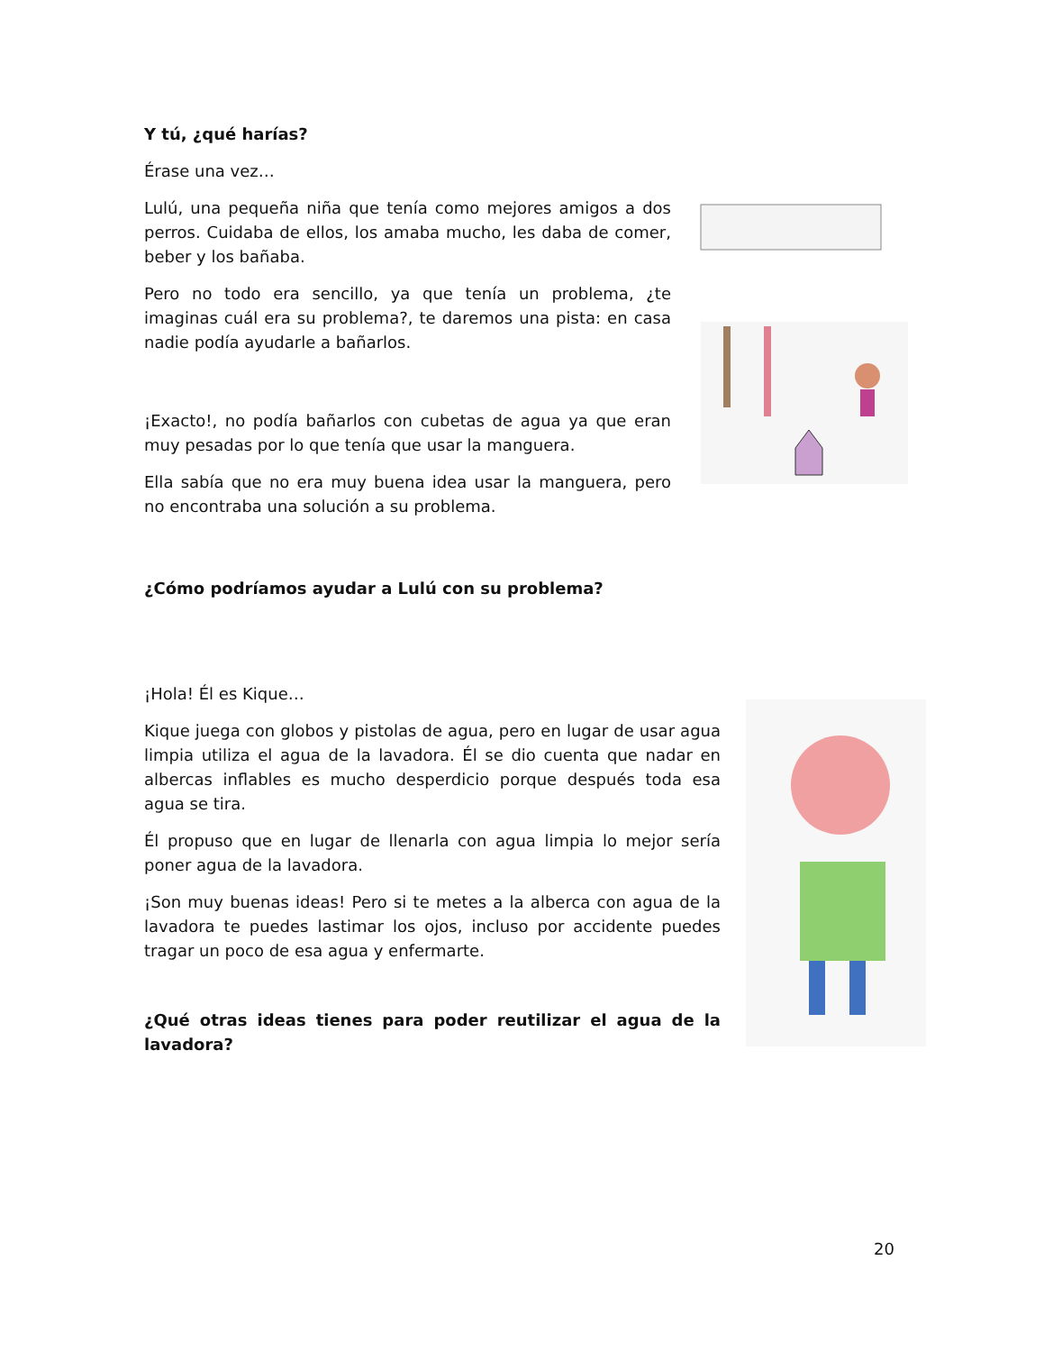Y tú, ¿qué harías?
Érase una vez…
Lulú, una pequeña niña que tenía como mejores amigos a dos perros. Cuidaba de ellos, los amaba mucho, les daba de comer, beber y los bañaba.
Pero no todo era sencillo, ya que tenía un problema, ¿te imaginas cuál era su problema?, te daremos una pista: en casa nadie podía ayudarle a bañarlos.
¡Exacto!, no podía bañarlos con cubetas de agua ya que eran muy pesadas por lo que tenía que usar la manguera.
Ella sabía que no era muy buena idea usar la manguera, pero no encontraba una solución a su problema.
¿Cómo podríamos ayudar a Lulú con su problema?
¡Hola! Él es Kique…
Kique juega con globos y pistolas de agua, pero en lugar de usar agua limpia utiliza el agua de la lavadora. Él se dio cuenta que nadar en albercas inflables es mucho desperdicio porque después toda esa agua se tira.
Él propuso que en lugar de llenarla con agua limpia lo mejor sería poner agua de la lavadora.
¡Son muy buenas ideas! Pero si te metes a la alberca con agua de la lavadora te puedes lastimar los ojos, incluso por accidente puedes tragar un poco de esa agua y enfermarte.
¿Qué otras ideas tienes para poder reutilizar el agua de la lavadora?
20